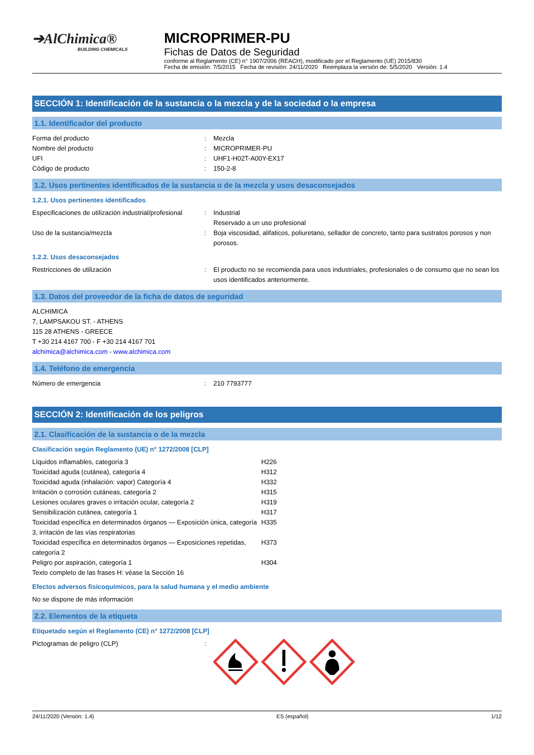➔AlChimica®
BUILDING CHEMICALS
MICROPRIMER-PU
Fichas de Datos de Seguridad
conforme al Reglamento (CE) n° 1907/2006 (REACH), modificado por el Reglamento (UE) 2015/830
Fecha de emisión: 7/5/2015 Fecha de revisión: 24/11/2020 Reemplaza la versión de: 5/5/2020 Versión: 1.4
SECCIÓN 1: Identificación de la sustancia o la mezcla y de la sociedad o la empresa
1.1. Identificador del producto
| Forma del producto | : | Mezcla |
| Nombre del producto | : | MICROPRIMER-PU |
| UFI | : | UHF1-H02T-A00Y-EX17 |
| Código de producto | : | 150-2-8 |
1.2. Usos pertinentes identificados de la sustancia o de la mezcla y usos desaconsejados
1.2.1. Usos pertinentes identificados
| Especificaciones de utilización industrial/profesional | : | Industrial Reservado a un uso profesional |
| Uso de la sustancia/mezcla | : | Boja viscosidad, alifaticos, poliuretano, sellador de concreto, tanto para sustratos porosos y non porosos. |
1.2.2. Usos desaconsejados
| Restricciones de utilización | : | El producto no se recomienda para usos industriales, profesionales o de consumo que no sean los usos identificados anteriormente. |
1.3. Datos del proveedor de la ficha de datos de seguridad
ALCHIMICA
7, LAMPSAKOU ST. - ATHENS
115 28 ATHENS - GREECE
T +30 214 4167 700 - F +30 214 4167 701
alchimica@alchimica.com - www.alchimica.com
1.4. Teléfono de emergencia
| Número de emergencia | : | 210 7793777 |
SECCIÓN 2: Identificación de los peligros
2.1. Clasificación de la sustancia o de la mezcla
Clasificación según Reglamento (UE) n° 1272/2008 [CLP]
| Líquidos inflamables, categoría 3 | H226 |
| Toxicidad aguda (cutánea), categoría 4 | H312 |
| Toxicidad aguda (inhalación: vapor) Categoría 4 | H332 |
| Irritación o corrosión cutáneas, categoría 2 | H315 |
| Lesiones oculares graves o irritación ocular, categoría 2 | H319 |
| Sensibilización cutánea, categoría 1 | H317 |
| Toxicidad específica en determinados órganos — Exposición única, categoría 3, irritación de las vías respiratorias | H335 |
| Toxicidad específica en determinados órganos — Exposiciones repetidas, categoría 2 | H373 |
| Peligro por aspiración, categoría 1 | H304 |
| Texto completo de las frases H: véase la Sección 16 | |
Efectos adversos fisicoquímicos, para la salud humana y el medio ambiente
No se dispone de más información
2.2. Elementos de la etiqueta
Etiquetado según el Reglamento (CE) n° 1272/2008 [CLP]
| Pictogramas de peligro (CLP) | : | |
24/11/2020 (Versión: 1.4) ES (español) 1/12